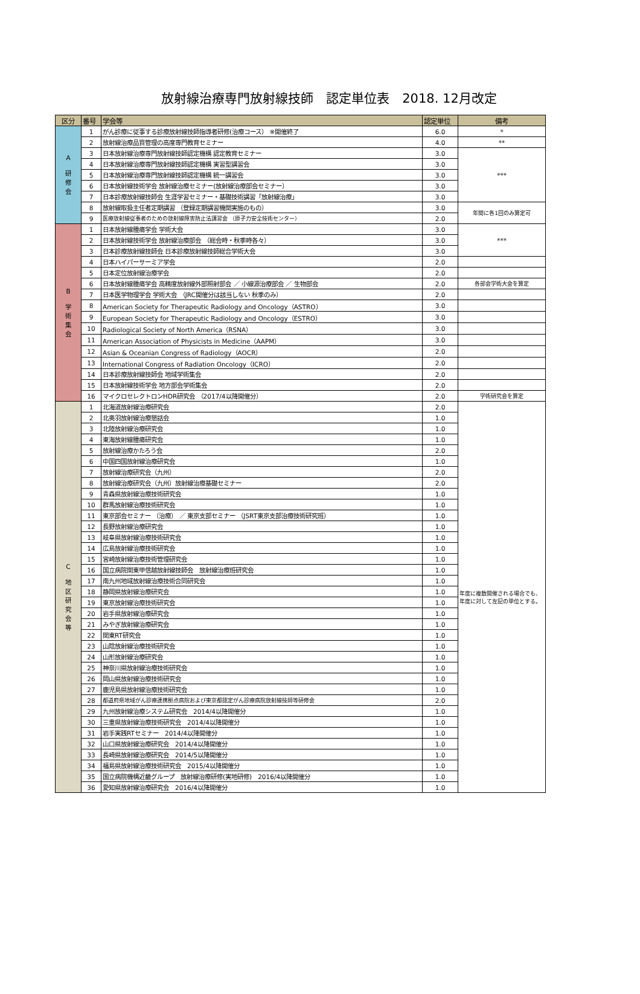放射線治療専門放射線技師　認定単位表　2018. 12月改定
| 区分 | 番号 | 学会等 | 認定単位 | 備考 |
| --- | --- | --- | --- | --- |
| A 研 修 会 | 1 | がん診療に従事する診療放射線技師指導者研修(治療コース） ※開催終了 | 6.0 | * |
| | 2 | 放射線治療品質管理の高度専門教育セミナー | 4.0 | ** |
| | 3 | 日本放射線治療専門放射線技師認定機構 認定教育セミナー | 3.0 | *** |
| | 4 | 日本放射線治療専門放射線技師認定機構 実習型講習会 | 3.0 | |
| | 5 | 日本放射線治療専門放射線技師認定機構 統一講習会 | 3.0 | |
| | 6 | 日本放射線技術学会 放射線治療セミナー(放射線治療部会セミナー） | 3.0 | |
| | 7 | 日本診療放射線技師会 生涯学習セミナー・基礎技術講習「放射線治療」 | 3.0 | |
| | 8 | 放射線取扱主任者定期講習 （登録定期講習機関実施のもの） | 3.0 | 年間に各1回のみ算定可 |
| | 9 | 医療放射線従事者のための放射線障害防止法講習会 （原子力安全技術センター） | 2.0 | |
| B 学 術 集 会 | 1 | 日本放射線腫瘍学会 学術大会 | 3.0 | *** |
| | 2 | 日本放射線技術学会 放射線治療部会 （総会時・秋季時各々） | 3.0 | |
| | 3 | 日本診療放射線技師会 日本診療放射線技師総合学術大会 | 3.0 | |
| | 4 | 日本ハイパーサーミア学会 | 2.0 | |
| | 5 | 日本定位放射線治療学会 | 2.0 | |
| | 6 | 日本放射線腫瘍学会 高精度放射線外部照射部会 ／ 小線源治療部会 ／ 生物部会 | 2.0 | 各部会学術大会を算定 |
| | 7 | 日本医学物理学会 学術大会 （JRC開催分は該当しない 秋季のみ） | 2.0 | |
| | 8 | American Society for Therapeutic Radiology and Oncology（ASTRO） | 3.0 | |
| | 9 | European Society for Therapeutic Radiology and Oncology（ESTRO） | 3.0 | |
| | 10 | Radiological Society of North America（RSNA） | 3.0 | |
| | 11 | American Association of Physicists in Medicine（AAPM） | 3.0 | |
| | 12 | Asian & Oceanian Congress of Radiology（AOCR） | 2.0 | |
| | 13 | International Congress of Radiation Oncology（ICRO） | 2.0 | |
| | 14 | 日本診療放射線技師会 地域学術集会 | 2.0 | |
| | 15 | 日本放射線技術学会 地方部会学術集会 | 2.0 | |
| | 16 | マイクロセレクトロンHDR研究会 （2017/4以降開催分） | 2.0 | 学術研究会を算定 |
| C 地 区 研 究 会 等 | 1 | 北海道放射線治療研究会 | 2.0 | 年度に複数開催される場合でも、年度に対して左記の単位とする。 |
| | 2 | 北奥羽放射線治療懇話会 | 1.0 | |
| | 3 | 北陸放射線治療研究会 | 1.0 | |
| | 4 | 東海放射線腫瘍研究会 | 1.0 | |
| | 5 | 放射線治療かたろう会 | 2.0 | |
| | 6 | 中国四国放射線治療研究会 | 1.0 | |
| | 7 | 放射線治療研究会（九州） | 2.0 | |
| | 8 | 放射線治療研究会（九州）放射線治療基礎セミナー | 2.0 | |
| | 9 | 青森県放射線治療技術研究会 | 1.0 | |
| | 10 | 群馬放射線治療技術研究会 | 1.0 | |
| | 11 | 東京部会セミナー （治療） ／ 東京支部セミナー （JSRT東京支部治療技術研究班） | 1.0 | |
| | 12 | 長野放射線治療研究会 | 1.0 | |
| | 13 | 岐阜県放射線治療技術研究会 | 1.0 | |
| | 14 | 広島放射線治療技術研究会 | 1.0 | |
| | 15 | 宮崎放射線治療技術管理研究会 | 1.0 | |
| | 16 | 国立病院関東甲信越放射線技師会 放射線治療班研究会 | 1.0 | |
| | 17 | 南九州地域放射線治療技術合同研究会 | 1.0 | |
| | 18 | 静岡県放射線治療研究会 | 1.0 | |
| | 19 | 東京放射線治療技術研究会 | 1.0 | |
| | 20 | 岩手県放射線治療研究会 | 1.0 | |
| | 21 | みやぎ放射線治療研究会 | 1.0 | |
| | 22 | 関東RT研究会 | 1.0 | |
| | 23 | 山陰放射線治療技術研究会 | 1.0 | |
| | 24 | 山形放射線治療研究会 | 1.0 | |
| | 25 | 神奈川県放射線治療技術研究会 | 1.0 | |
| | 26 | 岡山県放射線治療技術研究会 | 1.0 | |
| | 27 | 鹿児島県放射線治療技術研究会 | 1.0 | |
| | 28 | 都道府県地域がん診療連携拠点病院および東京都認定がん診療病院放射線技師等研修会 | 2.0 | |
| | 29 | 九州放射線治療システム研究会 2014/4以降開催分 | 1.0 | |
| | 30 | 三重県放射線治療技術研究会 2014/4以降開催分 | 1.0 | |
| | 31 | 岩手実践RTセミナー 2014/4以降開催分 | 1.0 | |
| | 32 | 山口県放射線治療研究会 2014/4以降開催分 | 1.0 | |
| | 33 | 長崎県放射線治療研究会 2014/5以降開催分 | 1.0 | |
| | 34 | 福島県放射線治療技術研究会 2015/4以降開催分 | 1.0 | |
| | 35 | 国立病院機構近畿グループ 放射線治療研修(実地研修) 2016/4以降開催分 | 1.0 | |
| | 36 | 愛知県放射線治療研究会 2016/4以降開催分 | 1.0 | |